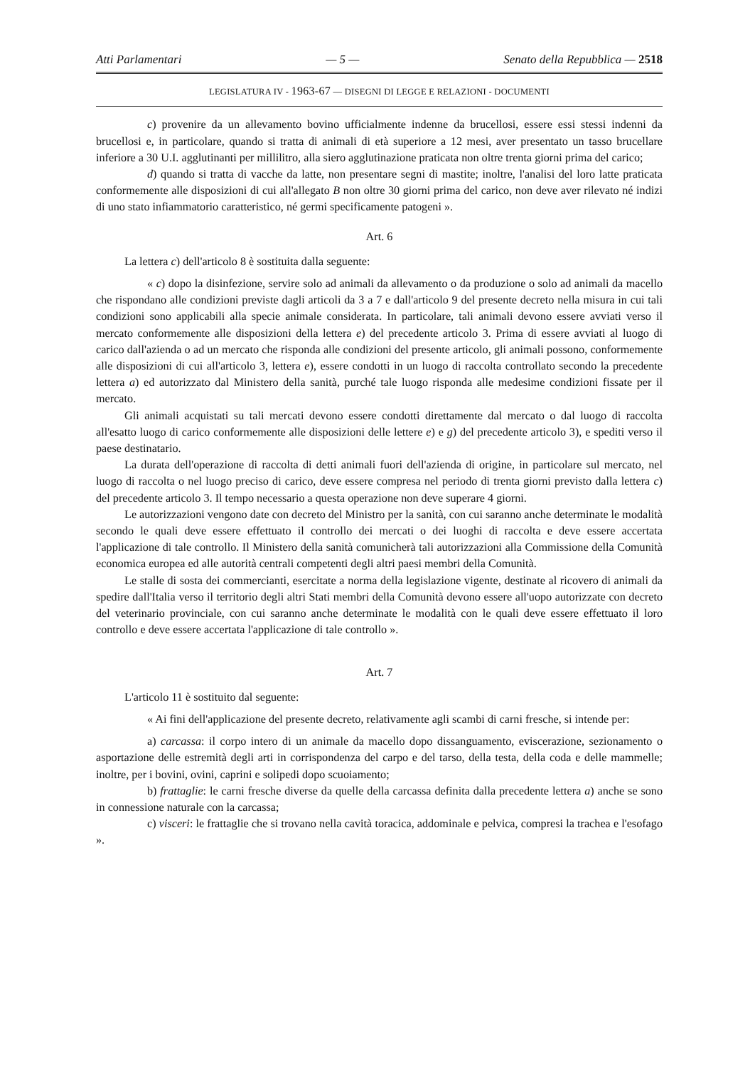Atti Parlamentari — 5 — Senato della Repubblica — 2518
LEGISLATURA IV - 1963-67 — DISEGNI DI LEGGE E RELAZIONI - DOCUMENTI
c) provenire da un allevamento bovino ufficialmente indenne da brucellosi, essere essi stessi indenni da brucellosi e, in particolare, quando si tratta di animali di età superiore a 12 mesi, aver presentato un tasso brucellare inferiore a 30 U.I. agglutinanti per millilitro, alla siero agglutinazione praticata non oltre trenta giorni prima del carico;
d) quando si tratta di vacche da latte, non presentare segni di mastite; inoltre, l'analisi del loro latte praticata conformemente alle disposizioni di cui all'allegato B non oltre 30 giorni prima del carico, non deve aver rilevato né indizi di uno stato infiammatorio caratteristico, né germi specificamente patogeni ».
Art. 6
La lettera c) dell'articolo 8 è sostituita dalla seguente:
« c) dopo la disinfezione, servire solo ad animali da allevamento o da produzione o solo ad animali da macello che rispondano alle condizioni previste dagli articoli da 3 a 7 e dall'articolo 9 del presente decreto nella misura in cui tali condizioni sono applicabili alla specie animale considerata. In particolare, tali animali devono essere avviati verso il mercato conformemente alle disposizioni della lettera e) del precedente articolo 3. Prima di essere avviati al luogo di carico dall'azienda o ad un mercato che risponda alle condizioni del presente articolo, gli animali possono, conformemente alle disposizioni di cui all'articolo 3, lettera e), essere condotti in un luogo di raccolta controllato secondo la precedente lettera a) ed autorizzato dal Ministero della sanità, purché tale luogo risponda alle medesime condizioni fissate per il mercato.
Gli animali acquistati su tali mercati devono essere condotti direttamente dal mercato o dal luogo di raccolta all'esatto luogo di carico conformemente alle disposizioni delle lettere e) e g) del precedente articolo 3), e spediti verso il paese destinatario.
La durata dell'operazione di raccolta di detti animali fuori dell'azienda di origine, in particolare sul mercato, nel luogo di raccolta o nel luogo preciso di carico, deve essere compresa nel periodo di trenta giorni previsto dalla lettera c) del precedente articolo 3. Il tempo necessario a questa operazione non deve superare 4 giorni.
Le autorizzazioni vengono date con decreto del Ministro per la sanità, con cui saranno anche determinate le modalità secondo le quali deve essere effettuato il controllo dei mercati o dei luoghi di raccolta e deve essere accertata l'applicazione di tale controllo. Il Ministero della sanità comunicherà tali autorizzazioni alla Commissione della Comunità economica europea ed alle autorità centrali competenti degli altri paesi membri della Comunità.
Le stalle di sosta dei commercianti, esercitate a norma della legislazione vigente, destinate al ricovero di animali da spedire dall'Italia verso il territorio degli altri Stati membri della Comunità devono essere all'uopo autorizzate con decreto del veterinario provinciale, con cui saranno anche determinate le modalità con le quali deve essere effettuato il loro controllo e deve essere accertata l'applicazione di tale controllo ».
Art. 7
L'articolo 11 è sostituito dal seguente:
« Ai fini dell'applicazione del presente decreto, relativamente agli scambi di carni fresche, si intende per:
a) carcassa: il corpo intero di un animale da macello dopo dissanguamento, eviscerazione, sezionamento o asportazione delle estremità degli arti in corrispondenza del carpo e del tarso, della testa, della coda e delle mammelle; inoltre, per i bovini, ovini, caprini e solipedi dopo scuoiamento;
b) frattaglie: le carni fresche diverse da quelle della carcassa definita dalla precedente lettera a) anche se sono in connessione naturale con la carcassa;
c) visceri: le frattaglie che si trovano nella cavità toracica, addominale e pelvica, compresi la trachea e l'esofago ».